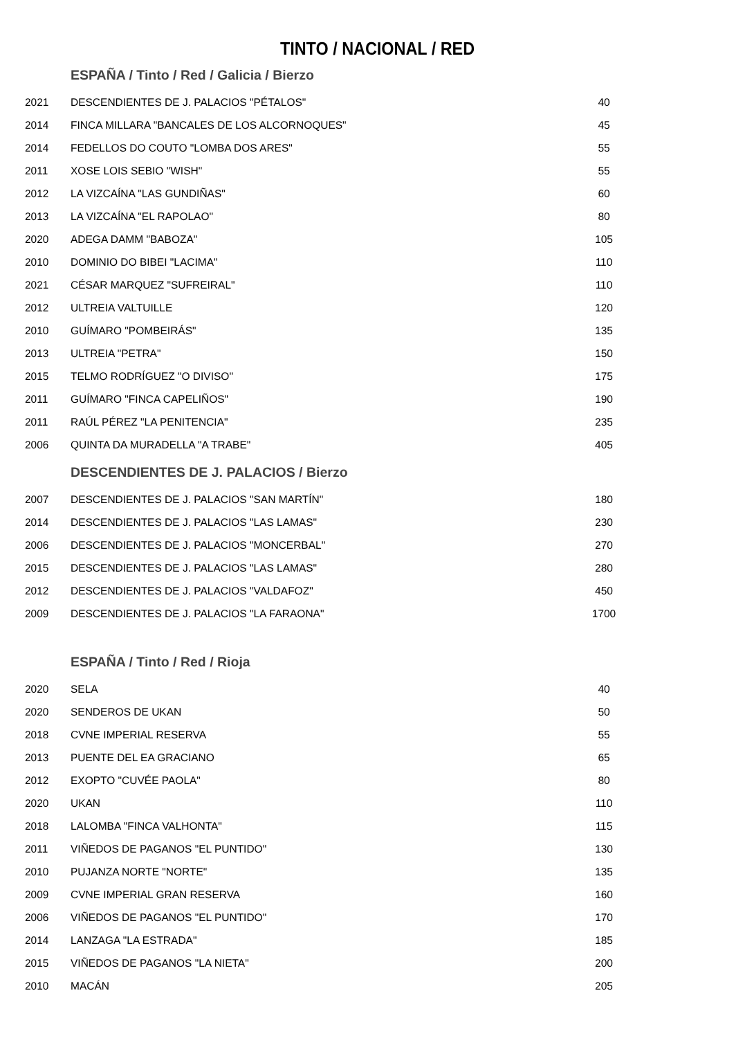TINTO / NACIONAL / RED
| ESPAÑA / Tinto / Red / Galicia / Bierzo | | |
| --- | --- | --- |
| 2021 | DESCENDIENTES DE J. PALACIOS "PÉTALOS" | 40 |
| 2014 | FINCA MILLARA "BANCALES DE LOS ALCORNOQUES" | 45 |
| 2014 | FEDELLOS DO COUTO "LOMBA DOS ARES" | 55 |
| 2011 | XOSE LOIS SEBIO "WISH" | 55 |
| 2012 | LA VIZCAÍNA "LAS GUNDIÑAS" | 60 |
| 2013 | LA VIZCAÍNA "EL RAPOLAO" | 80 |
| 2020 | ADEGA DAMM "BABOZA" | 105 |
| 2010 | DOMINIO DO BIBEI "LACIMA" | 110 |
| 2021 | CÉSAR MARQUEZ "SUFREIRAL" | 110 |
| 2012 | ULTREIA VALTUILLE | 120 |
| 2010 | GUÍMARO "POMBEIRÁS" | 135 |
| 2013 | ULTREIA "PETRA" | 150 |
| 2015 | TELMO RODRÍGUEZ "O DIVISO" | 175 |
| 2011 | GUÍMARO "FINCA CAPELIÑOS" | 190 |
| 2011 | RAÚL PÉREZ "LA PENITENCIA" | 235 |
| 2006 | QUINTA DA MURADELLA "A TRABE" | 405 |
| DESCENDIENTES DE J. PALACIOS / Bierzo | | |
| 2007 | DESCENDIENTES DE J. PALACIOS "SAN MARTÍN" | 180 |
| 2014 | DESCENDIENTES DE J. PALACIOS "LAS LAMAS" | 230 |
| 2006 | DESCENDIENTES DE J. PALACIOS "MONCERBAL" | 270 |
| 2015 | DESCENDIENTES DE J. PALACIOS "LAS LAMAS" | 280 |
| 2012 | DESCENDIENTES DE J. PALACIOS "VALDAFOZ" | 450 |
| 2009 | DESCENDIENTES DE J. PALACIOS "LA FARAONA" | 1700 |
| ESPAÑA / Tinto / Red / Rioja | | |
| 2020 | SELA | 40 |
| 2020 | SENDEROS DE UKAN | 50 |
| 2018 | CVNE IMPERIAL RESERVA | 55 |
| 2013 | PUENTE DEL EA GRACIANO | 65 |
| 2012 | EXOPTO "CUVÉE PAOLA" | 80 |
| 2020 | UKAN | 110 |
| 2018 | LALOMBA "FINCA VALHONTA" | 115 |
| 2011 | VIÑEDOS DE PAGANOS "EL PUNTIDO" | 130 |
| 2010 | PUJANZA NORTE "NORTE" | 135 |
| 2009 | CVNE IMPERIAL GRAN RESERVA | 160 |
| 2006 | VIÑEDOS DE PAGANOS "EL PUNTIDO" | 170 |
| 2014 | LANZAGA "LA ESTRADA" | 185 |
| 2015 | VIÑEDOS DE PAGANOS "LA NIETA" | 200 |
| 2010 | MACÁN | 205 |